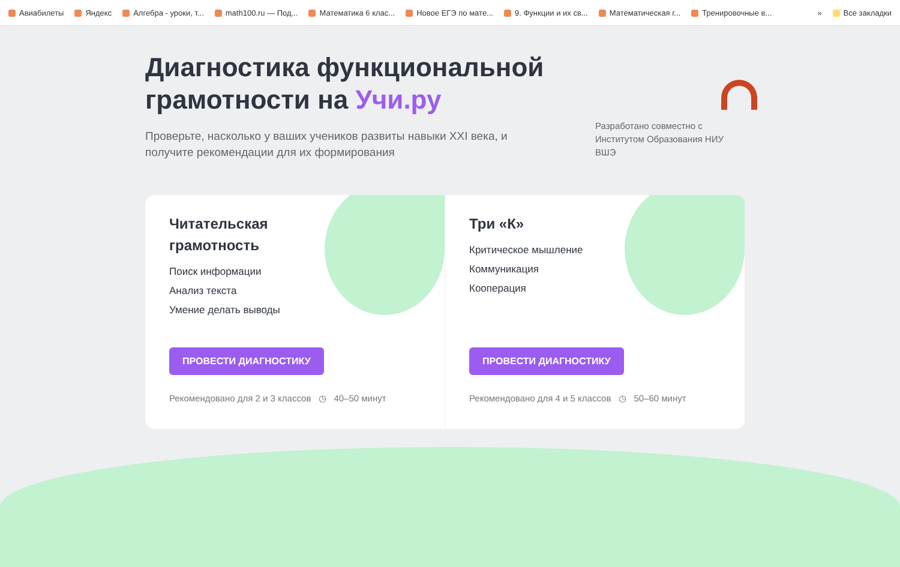Авиабилеты Яндекс Алгебра - уроки, т... math100.ru — Под... Математика 6 клас... Новое ЕГЭ по мате... 9. Функции и их св... Математическая г... Тренировочные в... » Все закладки
Диагностика функциональной
грамотности на Учи.ру
Проверьте, насколько у ваших учеников развиты навыки XXI века, и получите рекомендации для их формирования
Разработано совместно с Институтом Образования НИУ ВШЭ
Читательская грамотность
Поиск информации
Анализ текста
Умение делать выводы
ПРОВЕСТИ ДИАГНОСТИКУ
Рекомендовано для 2 и 3 классов ◷ 40–50 минут
Три «К»
Критическое мышление
Коммуникация
Кооперация
ПРОВЕСТИ ДИАГНОСТИКУ
Рекомендовано для 4 и 5 классов ◷ 50–60 минут